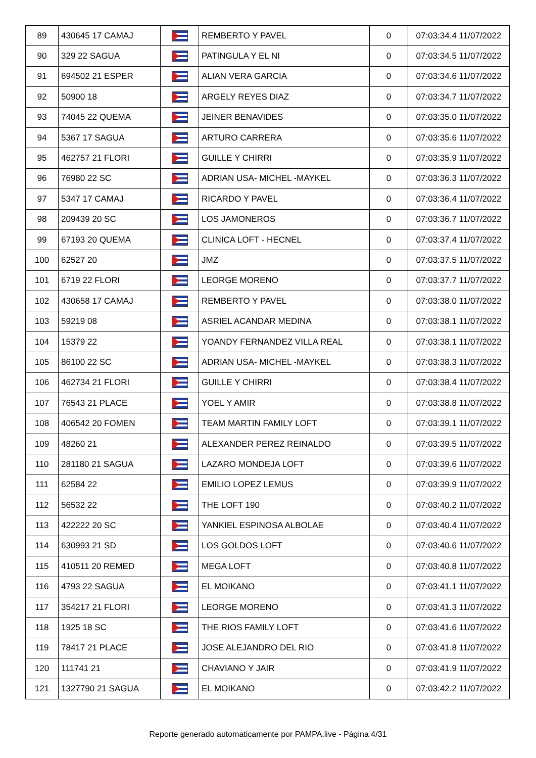| 89 | 430645 17 CAMAJ | | REMBERTO Y PAVEL | 0 | 07:03:34.4 11/07/2022 |
| 90 | 329 22 SAGUA | | PATINGULA Y EL NI | 0 | 07:03:34.5 11/07/2022 |
| 91 | 694502 21 ESPER | | ALIAN VERA GARCIA | 0 | 07:03:34.6 11/07/2022 |
| 92 | 50900 18 | | ARGELY REYES DIAZ | 0 | 07:03:34.7 11/07/2022 |
| 93 | 74045 22 QUEMA | | JEINER BENAVIDES | 0 | 07:03:35.0 11/07/2022 |
| 94 | 5367 17 SAGUA | | ARTURO CARRERA | 0 | 07:03:35.6 11/07/2022 |
| 95 | 462757 21 FLORI | | GUILLE Y CHIRRI | 0 | 07:03:35.9 11/07/2022 |
| 96 | 76980 22 SC | | ADRIAN USA- MICHEL -MAYKEL | 0 | 07:03:36.3 11/07/2022 |
| 97 | 5347 17 CAMAJ | | RICARDO Y PAVEL | 0 | 07:03:36.4 11/07/2022 |
| 98 | 209439 20 SC | | LOS JAMONEROS | 0 | 07:03:36.7 11/07/2022 |
| 99 | 67193 20 QUEMA | | CLINICA LOFT - HECNEL | 0 | 07:03:37.4 11/07/2022 |
| 100 | 62527 20 | | JMZ | 0 | 07:03:37.5 11/07/2022 |
| 101 | 6719 22 FLORI | | LEORGE MORENO | 0 | 07:03:37.7 11/07/2022 |
| 102 | 430658 17 CAMAJ | | REMBERTO Y PAVEL | 0 | 07:03:38.0 11/07/2022 |
| 103 | 59219 08 | | ASRIEL ACANDAR MEDINA | 0 | 07:03:38.1 11/07/2022 |
| 104 | 15379 22 | | YOANDY FERNANDEZ VILLA REAL | 0 | 07:03:38.1 11/07/2022 |
| 105 | 86100 22 SC | | ADRIAN USA- MICHEL -MAYKEL | 0 | 07:03:38.3 11/07/2022 |
| 106 | 462734 21 FLORI | | GUILLE Y CHIRRI | 0 | 07:03:38.4 11/07/2022 |
| 107 | 76543 21 PLACE | | YOEL Y AMIR | 0 | 07:03:38.8 11/07/2022 |
| 108 | 406542 20 FOMEN | | TEAM MARTIN FAMILY LOFT | 0 | 07:03:39.1 11/07/2022 |
| 109 | 48260 21 | | ALEXANDER PEREZ REINALDO | 0 | 07:03:39.5 11/07/2022 |
| 110 | 281180 21 SAGUA | | LAZARO MONDEJA LOFT | 0 | 07:03:39.6 11/07/2022 |
| 111 | 62584 22 | | EMILIO LOPEZ LEMUS | 0 | 07:03:39.9 11/07/2022 |
| 112 | 56532 22 | | THE LOFT 190 | 0 | 07:03:40.2 11/07/2022 |
| 113 | 422222 20 SC | | YANKIEL ESPINOSA ALBOLAE | 0 | 07:03:40.4 11/07/2022 |
| 114 | 630993 21 SD | | LOS GOLDOS LOFT | 0 | 07:03:40.6 11/07/2022 |
| 115 | 410511 20 REMED | | MEGA LOFT | 0 | 07:03:40.8 11/07/2022 |
| 116 | 4793 22 SAGUA | | EL MOIKANO | 0 | 07:03:41.1 11/07/2022 |
| 117 | 354217 21 FLORI | | LEORGE MORENO | 0 | 07:03:41.3 11/07/2022 |
| 118 | 1925 18 SC | | THE RIOS FAMILY LOFT | 0 | 07:03:41.6 11/07/2022 |
| 119 | 78417 21 PLACE | | JOSE ALEJANDRO DEL RIO | 0 | 07:03:41.8 11/07/2022 |
| 120 | 111741 21 | | CHAVIANO Y JAIR | 0 | 07:03:41.9 11/07/2022 |
| 121 | 1327790 21 SAGUA | | EL MOIKANO | 0 | 07:03:42.2 11/07/2022 |
Reporte generado automaticamente por PAMPA.live - Página 4/31